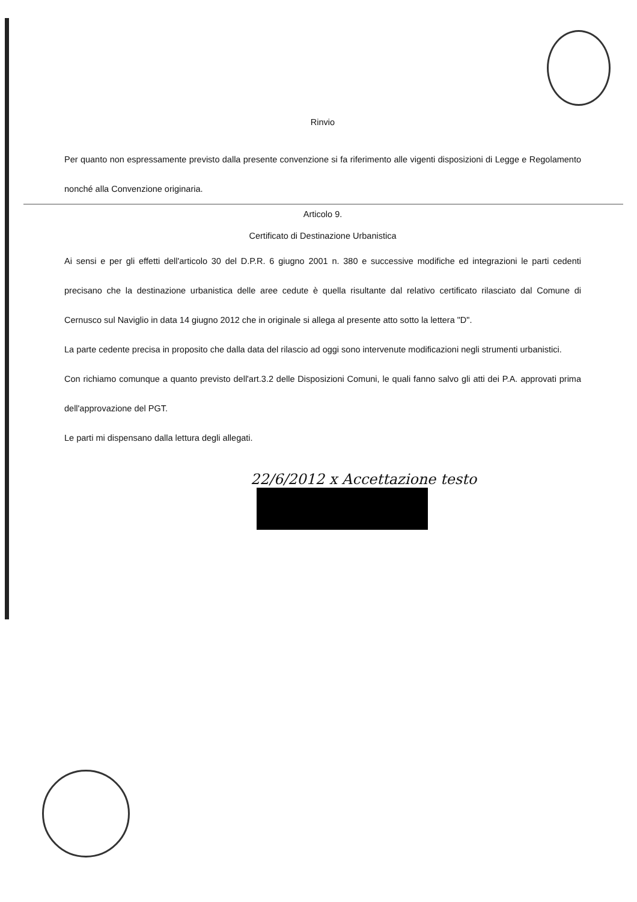Rinvio
Per quanto non espressamente previsto dalla presente convenzione si fa riferimento alle vigenti disposizioni di Legge e Regolamento nonché alla Convenzione originaria.
Articolo 9.
Certificato di Destinazione Urbanistica
Ai sensi e per gli effetti dell'articolo 30 del D.P.R. 6 giugno 2001 n. 380 e successive modifiche ed integrazioni le parti cedenti precisano che la destinazione urbanistica delle aree cedute è quella risultante dal relativo certificato rilasciato dal Comune di Cernusco sul Naviglio in data 14 giugno 2012 che in originale si allega al presente atto sotto la lettera "D".
La parte cedente precisa in proposito che dalla data del rilascio ad oggi sono intervenute modificazioni negli strumenti urbanistici.
Con richiamo comunque a quanto previsto dell'art.3.2 delle Disposizioni Comuni, le quali fanno salvo gli atti dei P.A. approvati prima dell'approvazione del PGT.
Le parti mi dispensano dalla lettura degli allegati.
22/6/2012 x Accettazione testo